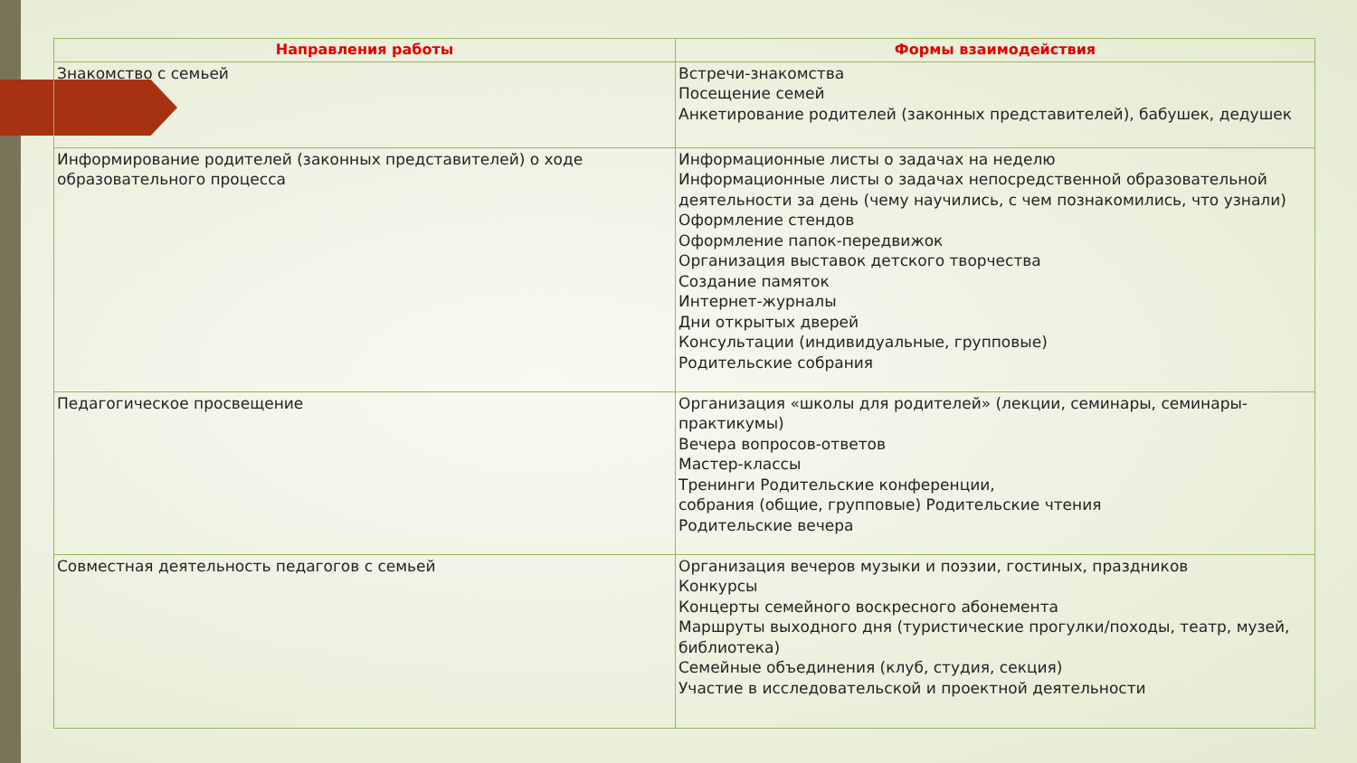| Направления работы | Формы взаимодействия |
| --- | --- |
| Знакомство с семьей | Встречи-знакомства Посещение семей Анкетирование родителей (законных представителей), бабушек, дедушек |
| Информирование родителей (законных представителей) о ходе образовательного процесса | Информационные листы о задачах на неделю Информационные листы о задачах непосредственной образовательной деятельности за день (чему научились, с чем познакомились, что узнали) Оформление стендов Оформление папок-передвижок Организация выставок детского творчества Создание памяток Интернет-журналы Дни открытых дверей Консультации (индивидуальные, групповые) Родительские собрания |
| Педагогическое просвещение | Организация «школы для родителей» (лекции, семинары, семинары-практикумы) Вечера вопросов-ответов Мастер-классы Тренинги Родительские конференции, собрания (общие, групповые) Родительские чтения Родительские вечера |
| Совместная деятельность педагогов с семьей | Организация вечеров музыки и поэзии, гостиных, праздников Конкурсы Концерты семейного воскресного абонемента Маршруты выходного дня (туристические прогулки/походы, театр, музей, библиотека) Семейные объединения (клуб, студия, секция) Участие в исследовательской и проектной деятельности |